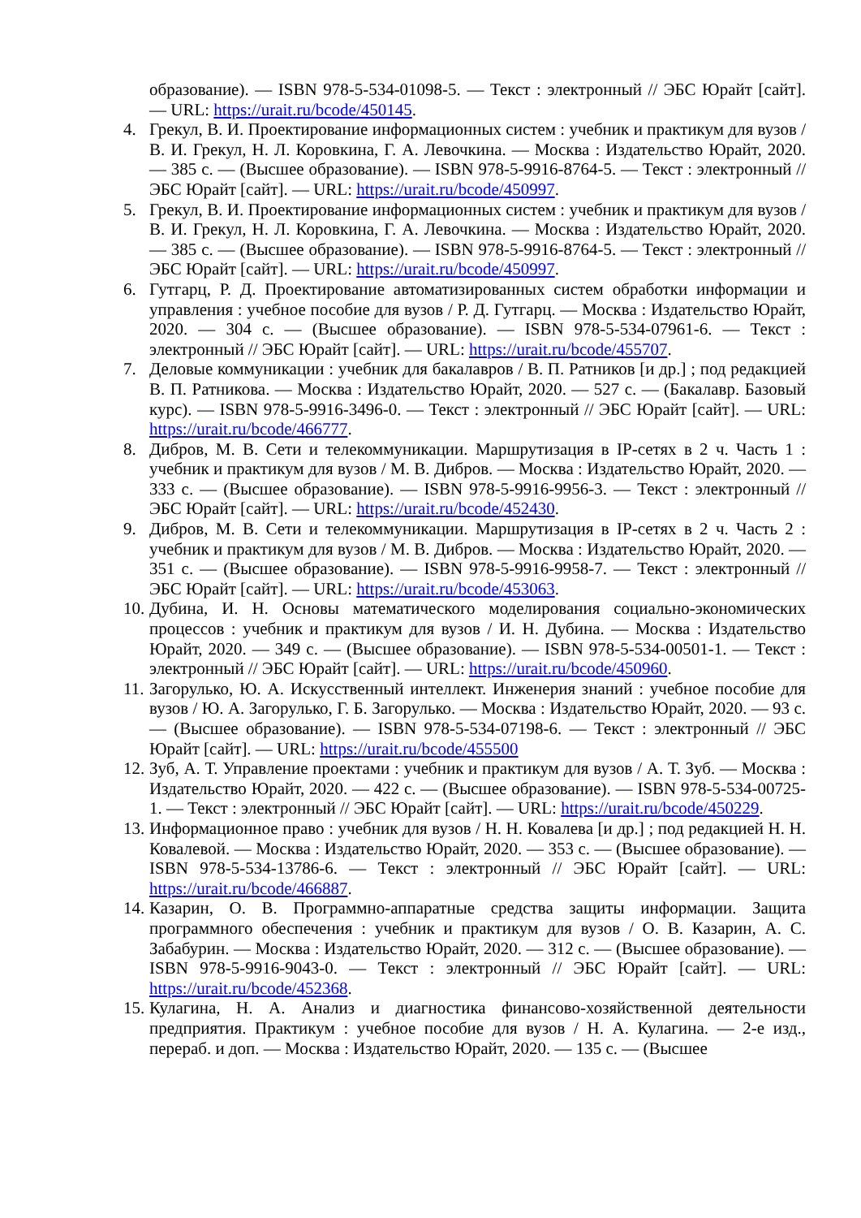образование). — ISBN 978-5-534-01098-5. — Текст : электронный // ЭБС Юрайт [сайт]. — URL: https://urait.ru/bcode/450145.
4. Грекул, В. И. Проектирование информационных систем : учебник и практикум для вузов / В. И. Грекул, Н. Л. Коровкина, Г. А. Левочкина. — Москва : Издательство Юрайт, 2020. — 385 с. — (Высшее образование). — ISBN 978-5-9916-8764-5. — Текст : электронный // ЭБС Юрайт [сайт]. — URL: https://urait.ru/bcode/450997.
5. Грекул, В. И. Проектирование информационных систем : учебник и практикум для вузов / В. И. Грекул, Н. Л. Коровкина, Г. А. Левочкина. — Москва : Издательство Юрайт, 2020. — 385 с. — (Высшее образование). — ISBN 978-5-9916-8764-5. — Текст : электронный // ЭБС Юрайт [сайт]. — URL: https://urait.ru/bcode/450997.
6. Гутгарц, Р. Д. Проектирование автоматизированных систем обработки информации и управления : учебное пособие для вузов / Р. Д. Гутгарц. — Москва : Издательство Юрайт, 2020. — 304 с. — (Высшее образование). — ISBN 978-5-534-07961-6. — Текст : электронный // ЭБС Юрайт [сайт]. — URL: https://urait.ru/bcode/455707.
7. Деловые коммуникации : учебник для бакалавров / В. П. Ратников [и др.] ; под редакцией В. П. Ратникова. — Москва : Издательство Юрайт, 2020. — 527 с. — (Бакалавр. Базовый курс). — ISBN 978-5-9916-3496-0. — Текст : электронный // ЭБС Юрайт [сайт]. — URL: https://urait.ru/bcode/466777.
8. Дибров, М. В. Сети и телекоммуникации. Маршрутизация в IP-сетях в 2 ч. Часть 1 : учебник и практикум для вузов / М. В. Дибров. — Москва : Издательство Юрайт, 2020. — 333 с. — (Высшее образование). — ISBN 978-5-9916-9956-3. — Текст : электронный // ЭБС Юрайт [сайт]. — URL: https://urait.ru/bcode/452430.
9. Дибров, М. В. Сети и телекоммуникации. Маршрутизация в IP-сетях в 2 ч. Часть 2 : учебник и практикум для вузов / М. В. Дибров. — Москва : Издательство Юрайт, 2020. — 351 с. — (Высшее образование). — ISBN 978-5-9916-9958-7. — Текст : электронный // ЭБС Юрайт [сайт]. — URL: https://urait.ru/bcode/453063.
10. Дубина, И. Н. Основы математического моделирования социально-экономических процессов : учебник и практикум для вузов / И. Н. Дубина. — Москва : Издательство Юрайт, 2020. — 349 с. — (Высшее образование). — ISBN 978-5-534-00501-1. — Текст : электронный // ЭБС Юрайт [сайт]. — URL: https://urait.ru/bcode/450960.
11. Загорулько, Ю. А. Искусственный интеллект. Инженерия знаний : учебное пособие для вузов / Ю. А. Загорулько, Г. Б. Загорулько. — Москва : Издательство Юрайт, 2020. — 93 с. — (Высшее образование). — ISBN 978-5-534-07198-6. — Текст : электронный // ЭБС Юрайт [сайт]. — URL: https://urait.ru/bcode/455500
12. Зуб, А. Т. Управление проектами : учебник и практикум для вузов / А. Т. Зуб. — Москва : Издательство Юрайт, 2020. — 422 с. — (Высшее образование). — ISBN 978-5-534-00725-1. — Текст : электронный // ЭБС Юрайт [сайт]. — URL: https://urait.ru/bcode/450229.
13. Информационное право : учебник для вузов / Н. Н. Ковалева [и др.] ; под редакцией Н. Н. Ковалевой. — Москва : Издательство Юрайт, 2020. — 353 с. — (Высшее образование). — ISBN 978-5-534-13786-6. — Текст : электронный // ЭБС Юрайт [сайт]. — URL: https://urait.ru/bcode/466887.
14. Казарин, О. В. Программно-аппаратные средства защиты информации. Защита программного обеспечения : учебник и практикум для вузов / О. В. Казарин, А. С. Забабурин. — Москва : Издательство Юрайт, 2020. — 312 с. — (Высшее образование). — ISBN 978-5-9916-9043-0. — Текст : электронный // ЭБС Юрайт [сайт]. — URL: https://urait.ru/bcode/452368.
15. Кулагина, Н. А. Анализ и диагностика финансово-хозяйственной деятельности предприятия. Практикум : учебное пособие для вузов / Н. А. Кулагина. — 2-е изд., перераб. и доп. — Москва : Издательство Юрайт, 2020. — 135 с. — (Высшее